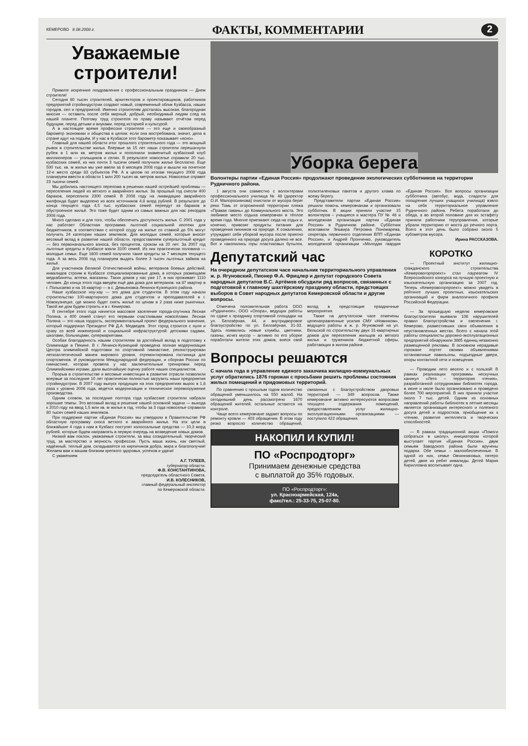КЕМЕРОВО 8.08.2008 г. ФАКТЫ, КОММЕНТАРИИ 2
Уважаемые строители!
Примите искренние поздравления с профессиональным праздником — Днем строителя!
Сегодня 80 тысяч строителей, архитекторов и проектировщиков, работников предприятий стройиндустрии создают новый, современный облик Кузбасса, наших городов, сел и предприятий. Именно строителям досталась высокая, благородная миссия — оставить после себя мирный, добрый, необходимый людям след на нашей планете. Поэтому труд строителя по праву называют отчётом перед будущим, перед детьми и внуками, перед историей и культурой.
А в настоящее время профессия строителя — это еще и своеобразный барометр экономики и общества в целом: если она востребована, значит, дела в стране идут на подъём. И у нас в Кузбассе этот барометр показывает «ясно».
Главный для нашей области итог прошлого строительного года — это мощный рывок в строительстве жилья. Впервые за 15 лет наши строители перешагнули рубеж в 1 млн кв. метров жилья и пополнили знаменитый кузбасский клуб миллионеров — угольщиков и селян. В результате новоселье справили 20 тыс. кузбасских семей, из них почти 3 тысячи семей получили жилье бесплатно. Еще 500 тыс. кв. м жилья мы уже ввели за 6 месяцев 2008 года и вышли на почетное 12-е место среди 83 субъектов РФ. А в целом по итогам текущего 2008 года планируем ввести в области 1 млн 200 тысяч кв. метров жилья. Новоселье справят 23 тысячи семей.
Мы добились настоящего перелома в решении нашей острейшей проблемы — переселения людей из ветхого и аварийного жилья. За прошлый год снесли 400 бараков, переселили 2300 семей. В 2008 году на ликвидацию аварийного жилфонда будет выделено из всех источников 4,8 млрд рублей. В результате до конца текущего года 4,5 тыс. кузбасских семей переедут из бараков в обустроенное жильё. Это тоже будет одним из самых важных для нас рекордов 2008 года.
Много сделано и для того, чтобы обеспечить доступность жилья. С 2001 года у нас работает Областная программа льготной социальной ипотеки для бюджетников, в соответствии с которой ссуду на жилье со ставкой до 5% могут получить 24 категории наших земляков. Для молодых семей, которые вносят весомый вклад в развитие нашей области, предоставляем суперльготный кредит — без первоначального взноса, без процентов, сроком на 20 лет. За 2007 год льготные кредиты в Кузбассе взяли 3100 семей. Из них практически половина — молодые семьи. Еще 1600 семей получили такие кредиты за 7 месяцев текущего года. А за весь 2008 год планируем выдать более 3 тысяч льготных займов на жильё.
Для участников Великой Отечественной войны, ветеранов боевых действий, инвалидов строим в Кузбассе специализированные дома, в которых размещаем медкабинеты, аптеки, магазины. Таких домов у нас уже 17, в них проживает 1110 человек. До конца этого года введём ещё два дома для ветеранов: на 87 квартир в г. Полысаево и на 16 квартир — в с. Демьяновка Ленинск-Кузнецкого района.
Наше кузбасское ноу-хау — это дома для студентов. В этом году начали строительство 100-квартирного дома для студентов и преподавателей в г. Новокузнецке, где можно будет снять жильё по ценам в 2 раза ниже рыночных. Такой же дом будем строить и в г. Кемерово.
В сентябре этого года начнется массовое заселение города-спутника Лесная Поляна, и 400 семей станут его первыми счастливыми новосёлами. Лесная Поляна — это наша гордость, экспериментальный проект федерального значения, который поддержал Президент РФ Д.А. Медведев. Этот город строится с нуля и сразу со всей инженерной и социальной инфраструктурой: детскими садами, школами, больницами, супермаркетами.
Особая благодарность нашим строителям за достойный вклад в подготовку к Олимпиаде в Пекине. В г. Ленинск-Кузнецкий проведена полная модернизация Центра олимпийской подготовки по спортивной гимнастике, реконструирован легкоатлетический манеж мирового уровня, отремонтирована гостиница для спортсменов. И руководители Международной федерации, и сборная России по гимнастике, которая провела у нас заключительные тренировки перед Олимпийскими играми, дали высочайшую оценку работе наших специалистов.
Прорыв в строительстве и весомые инвестиции в развитие отрасли позволили впервые за последние 10 лет практически полностью загрузить наши предприятия стройиндустрии. В 2007 году выпуск продукции на этих предприятиях вырос в 1,8 раза к уровню 2006 года, ведется модернизация и техническое перевооружение производства.
Одним словом, за последние полтора года кузбасские строители набрали хорошие темпы. Это весомый вклад в решение нашей основной задачи — выхода к 2010 году на ввод 1,5 млн кв. м жилья в год, чтобы за 3 года новоселье справили 80 тысяч семей наших земляков.
При поддержке партии «Единая Россия» мы утвердили в Правительстве РФ областную программу сноса ветхого и аварийного жилья. На эти цели в ближайшие 4 года к нам в Кузбасс поступят колоссальные средства — 10,3 млрд рублей, которые будем направлять в первую очередь на возведение новых домов.
Низкий вам поклон, уважаемые строители, за ваш созидательный, творческий труд, за мастерство и верность профессии. Пусть ваша жизнь, как светлый, надёжный, теплый дом, складывается из кирпичиков добра, мира и благополучия! Желаем вам и вашим близким крепкого здоровья, успехов и удачи!
С уважением
А.Г. ТУЛЕЕВ,
губернатор области.
Ф.В. КОНСТАНТИНОВА,
председатель областного Совета.
И.В. КОЛЕСНИКОВ,
главный федеральный инспектор
по Кемеровской области.
Уборка берега
Волонтеры партии «Единая Россия» продолжают проведение экологических субботников на территории Рудничного района.
1 августа они совместно с волонтерами профессионального училища № 48 (директор О.И. Малоросиянова) очистили от мусора берег реки Томь от огороженной территории пляжа «Правая гавань» до Коммунального моста. Это любимое место отдыха кемеровчан в тёплое время года. Многие приезжают сюда на отдых и, конечно, привозят продукты питания для проведения пикников на природе. К сожалению, утруждают себя уборкой мусора после приятно проведенного на природе досуга далеко не все. Вот и накопились горы пластиковых бутылок, полиэтиленовых пакетов и другого хлама по всему берегу.
Представители партии «Единая Россия» решили помочь кемеровчанам и организовали субботник. В акции приняли участие 15 волонтеров – учащиеся и мастера ПУ № 48 и молодежная организация партии «Единая Россия» в Рудничном районе. Субботник возглавили Эльвира Петровна Пономарева, секретарь первичного отделения ВПП «Единая Россия», и Андрей Пронченко, руководитель молодежной организации «Молодая гвардия «Единая Россия». Все вопросы организации субботника (автобус, вода, сладости для поощрения лучших учащихся училища) взяло на себя территориальное управление Рудничного района. Ребята поработали до обеда, а во второй половине дня их эстафету приняли работники теруправления, которые убрали территорию от моста до речного порта. Всего в этот день было собрано около 5 кубометров мусора.
Ирина РАССКАЗОВА.
Депутатский час
На очередном депутатском часе начальник территориального управления ж. р. Ягуновский, Пионер Ф.А. Фрицлер и депутат городского Совета народных депутатов В.С. Артёмов обсудили ряд вопросов, связанных с подготовкой к главному шахтёрскому празднику области, предстоящих выборов в Совет народных депутатов Кемеровской области и другие вопросы.
Отмечена положительная работа ООО «Рудничное», ООО «Опора», ведущих работы по сдаче к празднику спортивной площадки на ул. Белозёрная, 44, и внутридворовое благоустройство по ул. Белозёрная, 31-33. Здесь появились новые клумбы, цветники, газоны, исчез мусор – активно по его уборке поработали жители этих домов, внеся свой вклад в предстоящие праздничные мероприятия.
Также на депутатском часе отмечены целенаправленные усилия СМУ «Новинком», ведущего работы в ж. р. Ягуновский на ул. Вельской по строительству двух 31-квартирных домов для переселения жильцов из ветхого жилья и тружеников бюджетной сферы, работающих в жилом районе.
Вопросы решаются
С начала года в управление единого заказчика жилищно-коммунальных услуг обратились 1876 горожан с просьбами решить проблемы состояния жилых помещений и придомовых территорий.
По сравнению с прошлым годом количество обращений уменьшилось на 550 жалоб. На сегодняшний день рассмотрено 1670 обращений жителей, остальные остаются на контроле.
Чаще всего кемеровчане задают вопросы по ремонту кровли — 403 обращения. В этом году резко возросло количество обращений, связанных с благоустройством дворовых территорий — 349 вопросов. Также кемеровчане активно интересуются вопросами текущего содержания помещений, предоставлением услуг жилищно-эксплуатационными организациями — поступило 422 обращения.
НАКОПИЛ И КУПИЛ!
ПО «Роспродторг»
Принимаем денежные средства
с выплатой до 35% годовых.
ПО «Роспродторг»:
ул. Красноармейская, 124а,
факс/тел.: 25-33-75, 25-07-80.
КОРОТКО
— Проектный институт жилищно-гражданского строительства «Кемеровогорпроект» стал лауреатом IV Всероссийского конкурса на лучшую проектную и изыскательскую организацию за 2007 год. Теперь «Кемеровогорпроект» можно увидеть в рейтинге лучших проектных, изыскательских организаций и фирм аналогичного профиля Российской Федерации.
— За прошедшую неделю кемеровские благоустроители выявили 106 нарушителей правил благоустройства и озеленения г. Кемерово, разместивших свои объявления в неустановленных местах. Всего с начала этой работы специалисты дорожно-эксплуатационных предприятий обнаружили 3865 единиц незаконно размещенной рекламы. В основном нерадивые горожане портят своими объявлениями остановочные павильоны, подъездные двери, опоры контактной сети и освещения.
— Проводим лето весело и с пользой! В рамках реализации программы нескучных каникул «Лето – территория чтения», разработанной сотрудниками библиотек города, в июне и июле было организовано и проведено более 700 мероприятий. В них приняли участие около 7 тыс. детей. Одним из основных направлений работы библиотек в летние месяцы является организация интересного и полезного досуга детей и подростков, приобщение их к чтению, развитие интеллекта и творческих способностей.
— В рамках традиционной акции «Помоги собраться в школу», инициатором которой выступает партия «Единая Россия», двум семьям Заводского района были вручены подарки. Обе семьи – малообеспеченные. В одной из них, семье Овчинниковых, пятеро детей, двое из ребят инвалиды. Детей Мария Кирилловна воспитывает одна.